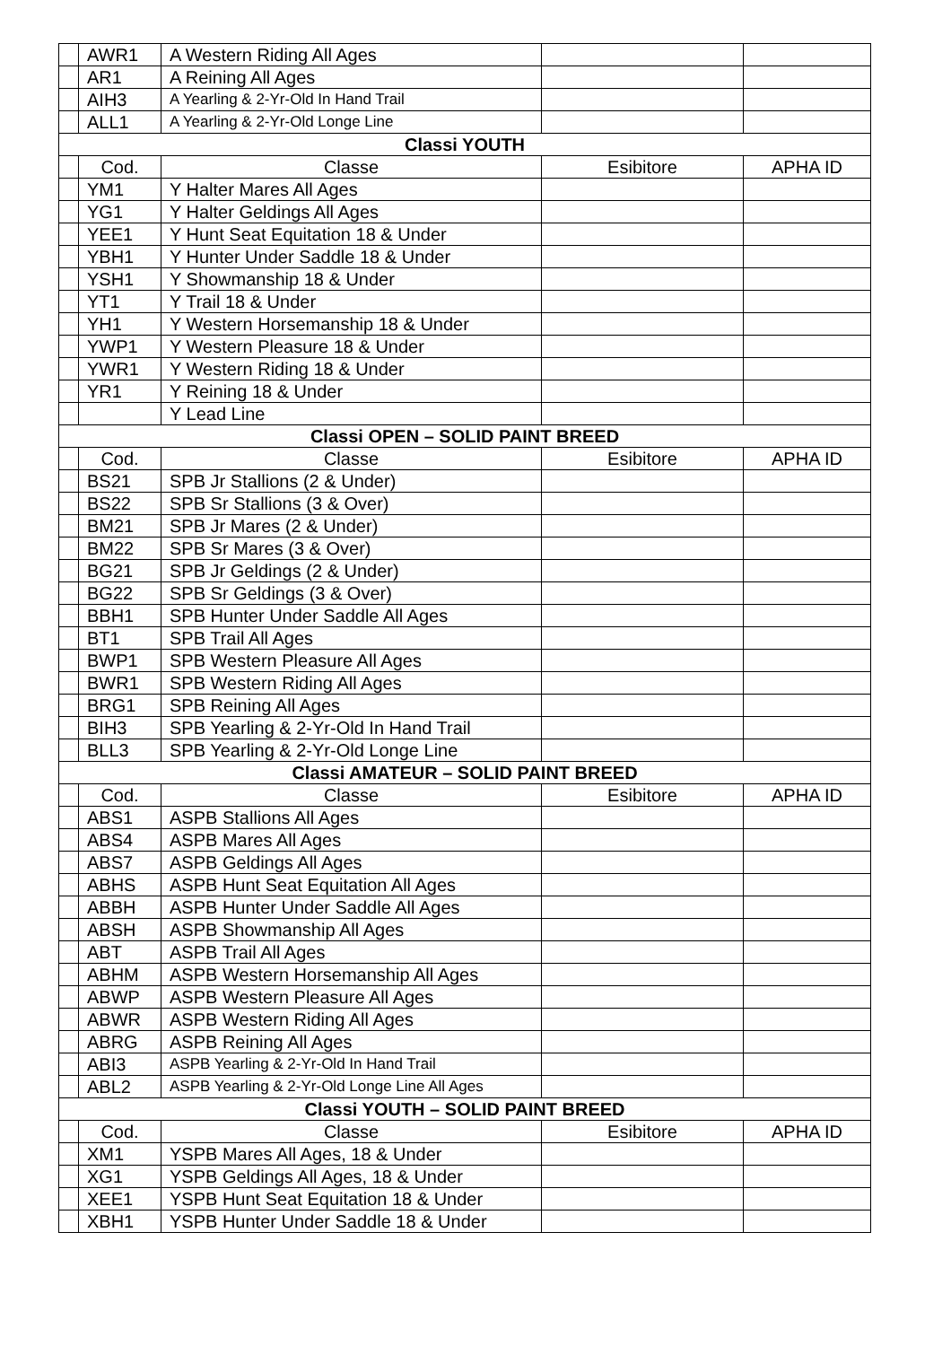| | AWR1 | A Western Riding All Ages | | |
| | AR1 | A Reining All Ages | | |
| | AIH3 | A Yearling & 2-Yr-Old In Hand Trail | | |
| | ALL1 | A Yearling & 2-Yr-Old Longe Line | | |
| Classi YOUTH | | | | |
| | Cod. | Classe | Esibitore | APHA ID |
| | YM1 | Y Halter Mares All Ages | | |
| | YG1 | Y Halter Geldings All Ages | | |
| | YEE1 | Y Hunt Seat Equitation 18 & Under | | |
| | YBH1 | Y Hunter Under Saddle 18 & Under | | |
| | YSH1 | Y Showmanship 18 & Under | | |
| | YT1 | Y Trail 18 & Under | | |
| | YH1 | Y Western Horsemanship 18 & Under | | |
| | YWP1 | Y Western Pleasure 18 & Under | | |
| | YWR1 | Y Western Riding 18 & Under | | |
| | YR1 | Y Reining 18 & Under | | |
| | | Y Lead Line | | |
| Classi OPEN – SOLID PAINT BREED | | | | |
| | Cod. | Classe | Esibitore | APHA ID |
| | BS21 | SPB Jr Stallions (2 & Under) | | |
| | BS22 | SPB Sr Stallions (3 & Over) | | |
| | BM21 | SPB Jr Mares (2 & Under) | | |
| | BM22 | SPB Sr Mares (3 & Over) | | |
| | BG21 | SPB Jr Geldings (2 & Under) | | |
| | BG22 | SPB Sr Geldings (3 & Over) | | |
| | BBH1 | SPB Hunter Under Saddle All Ages | | |
| | BT1 | SPB Trail All Ages | | |
| | BWP1 | SPB Western Pleasure All Ages | | |
| | BWR1 | SPB Western Riding All Ages | | |
| | BRG1 | SPB Reining All Ages | | |
| | BIH3 | SPB Yearling & 2-Yr-Old In Hand Trail | | |
| | BLL3 | SPB Yearling & 2-Yr-Old Longe Line | | |
| Classi AMATEUR – SOLID PAINT BREED | | | | |
| | Cod. | Classe | Esibitore | APHA ID |
| | ABS1 | ASPB Stallions All Ages | | |
| | ABS4 | ASPB Mares All Ages | | |
| | ABS7 | ASPB Geldings All Ages | | |
| | ABHS | ASPB Hunt Seat Equitation All Ages | | |
| | ABBH | ASPB Hunter Under Saddle All Ages | | |
| | ABSH | ASPB Showmanship All Ages | | |
| | ABT | ASPB Trail All Ages | | |
| | ABHM | ASPB Western Horsemanship All Ages | | |
| | ABWP | ASPB Western Pleasure All Ages | | |
| | ABWR | ASPB Western Riding All Ages | | |
| | ABRG | ASPB Reining All Ages | | |
| | ABI3 | ASPB Yearling & 2-Yr-Old In Hand Trail | | |
| | ABL2 | ASPB Yearling & 2-Yr-Old Longe Line All Ages | | |
| Classi YOUTH – SOLID PAINT BREED | | | | |
| | Cod. | Classe | Esibitore | APHA ID |
| | XM1 | YSPB Mares All Ages, 18 & Under | | |
| | XG1 | YSPB Geldings All Ages, 18 & Under | | |
| | XEE1 | YSPB Hunt Seat Equitation 18 & Under | | |
| | XBH1 | YSPB Hunter Under Saddle 18 & Under | | |